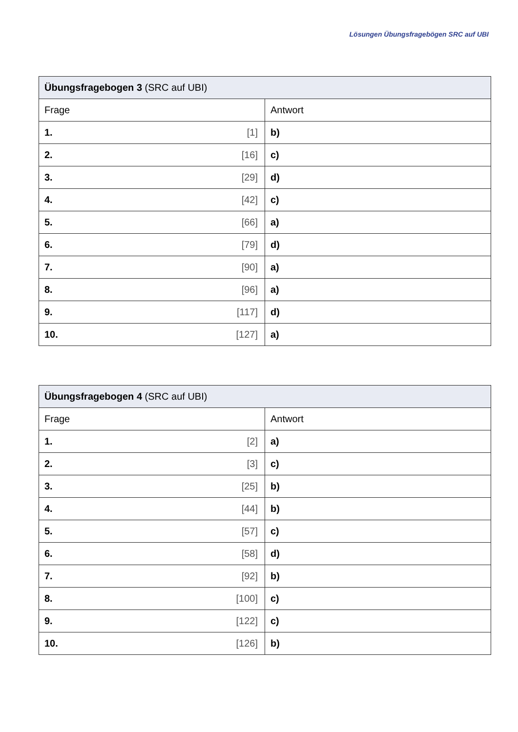Lösungen Übungsfragebögen SRC auf UBI
| Übungsfragebogen 3 (SRC auf UBI) | |
| --- | --- |
| Frage | Antwort |
| 1. [1] | b) |
| 2. [16] | c) |
| 3. [29] | d) |
| 4. [42] | c) |
| 5. [66] | a) |
| 6. [79] | d) |
| 7. [90] | a) |
| 8. [96] | a) |
| 9. [117] | d) |
| 10. [127] | a) |
| Übungsfragebogen 4 (SRC auf UBI) | |
| --- | --- |
| Frage | Antwort |
| 1. [2] | a) |
| 2. [3] | c) |
| 3. [25] | b) |
| 4. [44] | b) |
| 5. [57] | c) |
| 6. [58] | d) |
| 7. [92] | b) |
| 8. [100] | c) |
| 9. [122] | c) |
| 10. [126] | b) |